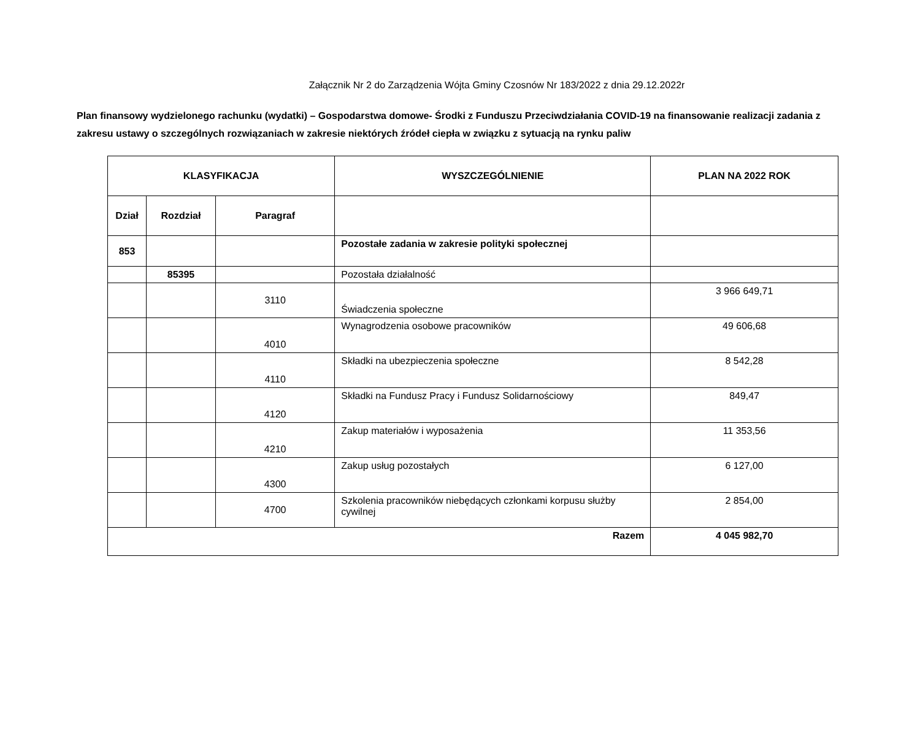Załącznik Nr 2 do Zarządzenia Wójta Gminy Czosnów Nr 183/2022 z dnia 29.12.2022r
Plan finansowy wydzielonego rachunku (wydatki) – Gospodarstwa domowe- Środki z Funduszu Przeciwdziałania COVID-19 na finansowanie realizacji zadania z zakresu ustawy o szczególnych rozwiązaniach w zakresie niektórych źródeł ciepła w związku z sytuacją na rynku paliw
| KLASYFIKACJA | | | WYSZCZEGÓLNIENIE | PLAN NA 2022 ROK |
| --- | --- | --- | --- | --- |
| Dział | Rozdział | Paragraf | | |
| 853 | | | Pozostałe zadania w zakresie polityki społecznej | |
| | 85395 | | Pozostała działalność | |
| | | 3110 | Świadczenia społeczne | 3 966 649,71 |
| | | 4010 | Wynagrodzenia osobowe pracowników | 49 606,68 |
| | | 4110 | Składki na ubezpieczenia społeczne | 8 542,28 |
| | | 4120 | Składki na Fundusz Pracy i Fundusz Solidarnościowy | 849,47 |
| | | 4210 | Zakup materiałów i wyposażenia | 11 353,56 |
| | | 4300 | Zakup usług pozostałych | 6 127,00 |
| | | 4700 | Szkolenia pracowników niebędących członkami korpusu służby cywilnej | 2 854,00 |
| Razem | | | | 4 045 982,70 |